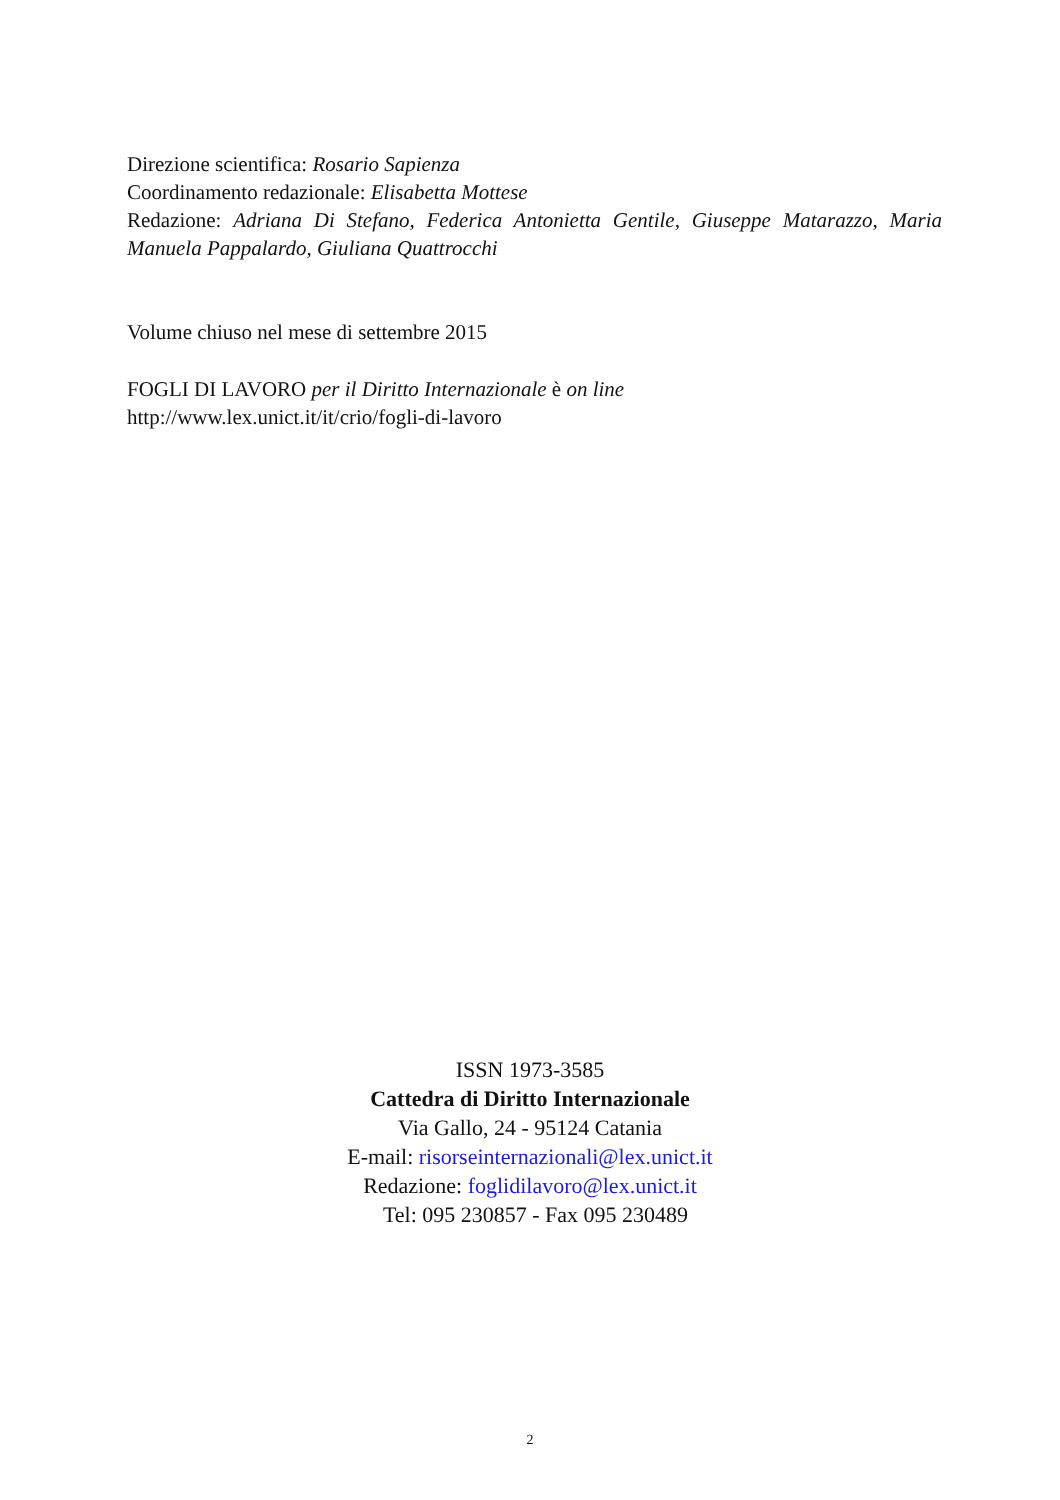Direzione scientifica: Rosario Sapienza
Coordinamento redazionale: Elisabetta Mottese
Redazione: Adriana Di Stefano, Federica Antonietta Gentile, Giuseppe Matarazzo, Maria Manuela Pappalardo, Giuliana Quattrocchi
Volume chiuso nel mese di settembre 2015
FOGLI DI LAVORO per il Diritto Internazionale è on line
http://www.lex.unict.it/it/crio/fogli-di-lavoro
ISSN 1973-3585
Cattedra di Diritto Internazionale
Via Gallo, 24 - 95124 Catania
E-mail: risorseinternazionali@lex.unict.it
Redazione: foglidilavoro@lex.unict.it
Tel: 095 230857 - Fax 095 230489
2